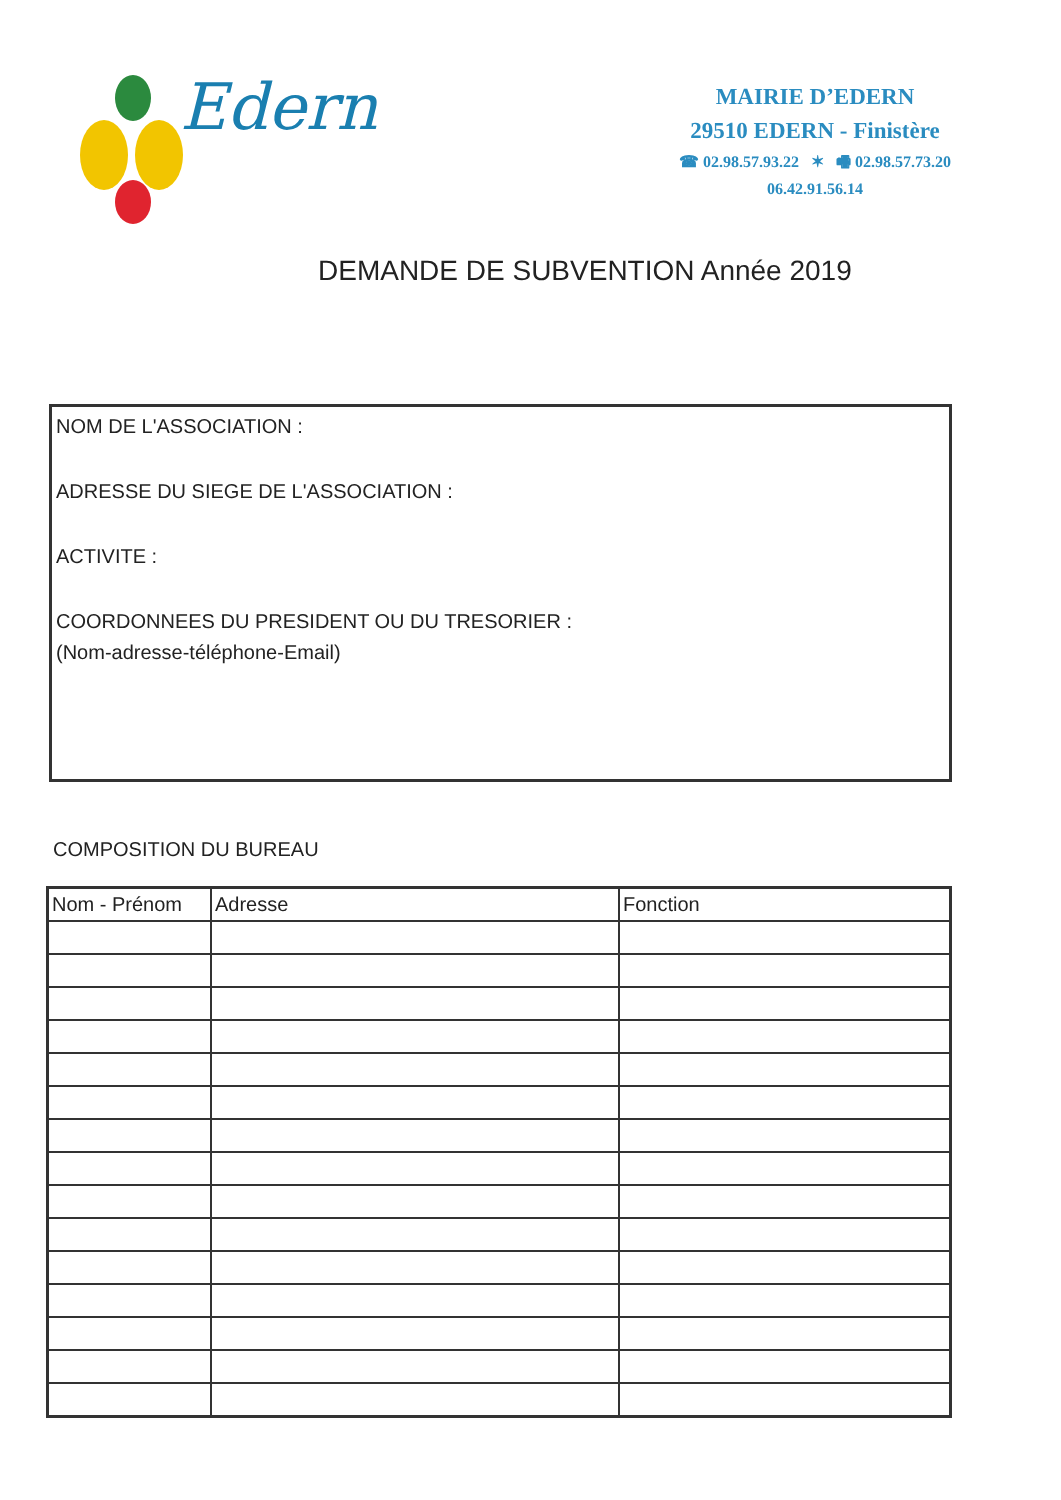Edern
MAIRIE D’EDERN
29510 EDERN - Finistère
☎ 02.98.57.93.22 ✶ 🖷 02.98.57.73.20
06.42.91.56.14
DEMANDE DE SUBVENTION Année 2019
NOM DE L'ASSOCIATION :
ADRESSE DU SIEGE DE L'ASSOCIATION :
ACTIVITE :
COORDONNEES DU PRESIDENT OU DU TRESORIER :
(Nom-adresse-téléphone-Email)
COMPOSITION DU BUREAU
| Nom - Prénom | Adresse | Fonction |
| --- | --- | --- |